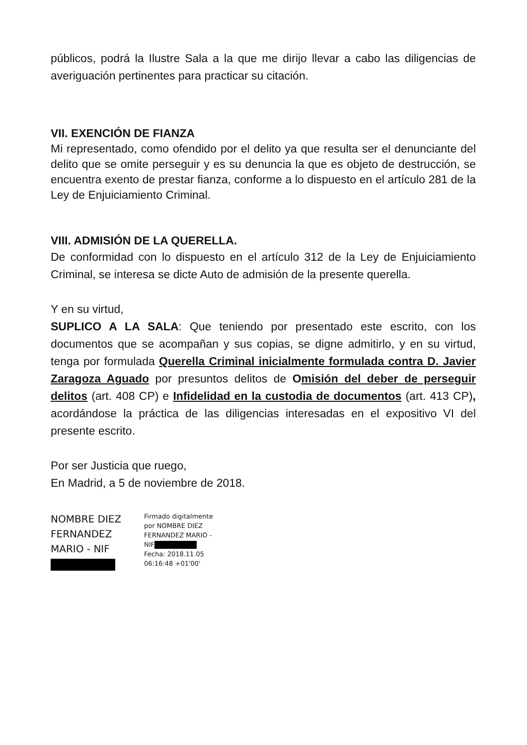públicos, podrá la Ilustre Sala a la que me dirijo llevar a cabo las diligencias de averiguación pertinentes para practicar su citación.
VII. EXENCIÓN DE FIANZA
Mi representado, como ofendido por el delito ya que resulta ser el denunciante del delito que se omite perseguir y es su denuncia la que es objeto de destrucción, se encuentra exento de prestar fianza, conforme a lo dispuesto en el artículo 281 de la Ley de Enjuiciamiento Criminal.
VIII. ADMISIÓN DE LA QUERELLA.
De conformidad con lo dispuesto en el artículo 312 de la Ley de Enjuiciamiento Criminal, se interesa se dicte Auto de admisión de la presente querella.
Y en su virtud,
SUPLICO A LA SALA: Que teniendo por presentado este escrito, con los documentos que se acompañan y sus copias, se digne admitirlo, y en su virtud, tenga por formulada Querella Criminal inicialmente formulada contra D. Javier Zaragoza Aguado por presuntos delitos de Omisión del deber de perseguir delitos (art. 408 CP) e Infidelidad en la custodia de documentos (art. 413 CP), acordándose la práctica de las diligencias interesadas en el expositivo VI del presente escrito.
Por ser Justicia que ruego,
En Madrid, a 5 de noviembre de 2018.
NOMBRE DIEZ FERNANDEZ MARIO - NIF
Firmado digitalmente
por NOMBRE DIEZ
FERNANDEZ MARIO -
NIF
Fecha: 2018.11.05
06:16:48 +01'00'